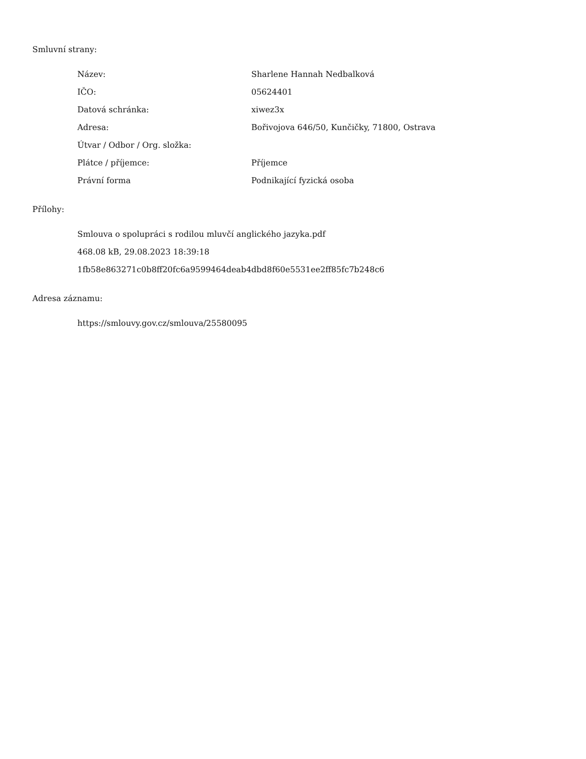Smluvní strany:
| Název: | Sharlene Hannah Nedbalková |
| IČO: | 05624401 |
| Datová schránka: | xiwez3x |
| Adresa: | Bořivojova 646/50, Kunčičky, 71800, Ostrava |
| Útvar / Odbor / Org. složka: | |
| Plátce / příjemce: | Příjemce |
| Právní forma | Podnikající fyzická osoba |
Přílohy:
Smlouva o spolupráci s rodilou mluvčí anglického jazyka.pdf
468.08 kB, 29.08.2023 18:39:18
1fb58e863271c0b8ff20fc6a9599464deab4dbd8f60e5531ee2ff85fc7b248c6
Adresa záznamu:
https://smlouvy.gov.cz/smlouva/25580095